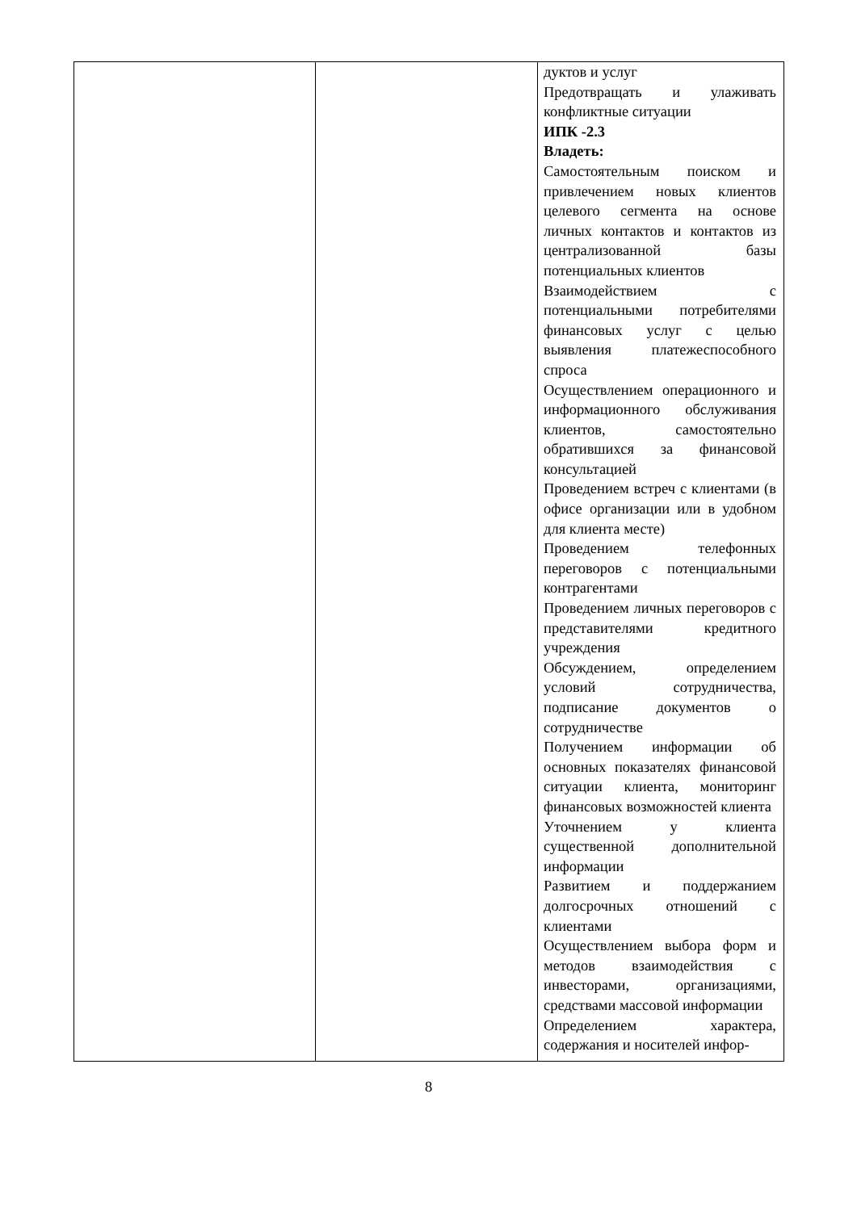| | | дуктов и услуг Предотвращать и улаживать конфликтные ситуации ИПК -2.3 Владеть: Самостоятельным поиском и привлечением новых клиентов целевого сегмента на основе личных контактов и контактов из централизованной базы потенциальных клиентов Взаимодействием с потенциальными потребителями финансовых услуг с целью выявления платежеспособного спроса Осуществлением операционного и информационного обслуживания клиентов, самостоятельно обратившихся за финансовой консультацией Проведением встреч с клиентами (в офисе организации или в удобном для клиента месте) Проведением телефонных переговоров с потенциальными контрагентами Проведением личных переговоров с представителями кредитного учреждения Обсуждением, определением условий сотрудничества, подписание документов о сотрудничестве Получением информации об основных показателях финансовой ситуации клиента, мониторинг финансовых возможностей клиента Уточнением у клиента существенной дополнительной информации Развитием и поддержанием долгосрочных отношений с клиентами Осуществлением выбора форм и методов взаимодействия с инвесторами, организациями, средствами массовой информации Определением характера, содержания и носителей инфор- |
8